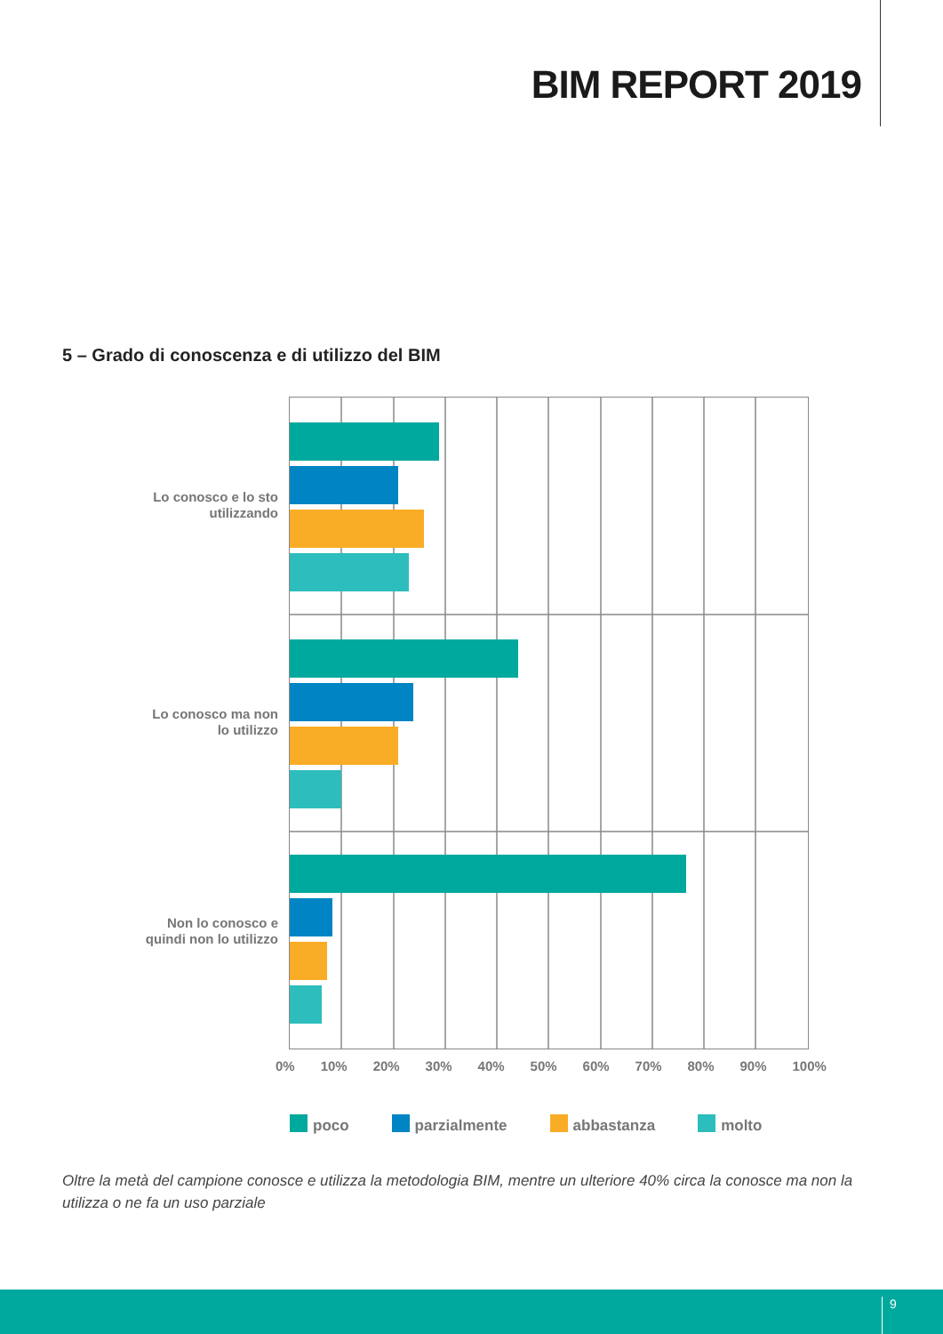BIM REPORT 2019
5 – Grado di conoscenza e di utilizzo del BIM
Lo conosco e lo sto utilizzando
Lo conosco ma non lo utilizzo
Non lo conosco e quindi non lo utilizzo
0% 10% 20% 30% 40% 50% 60% 70% 80% 90% 100%
poco parzialmente abbastanza molto
Oltre la metà del campione conosce e utilizza la metodologia BIM, mentre un ulteriore 40% circa la conosce ma non la utilizza o ne fa un uso parziale
9